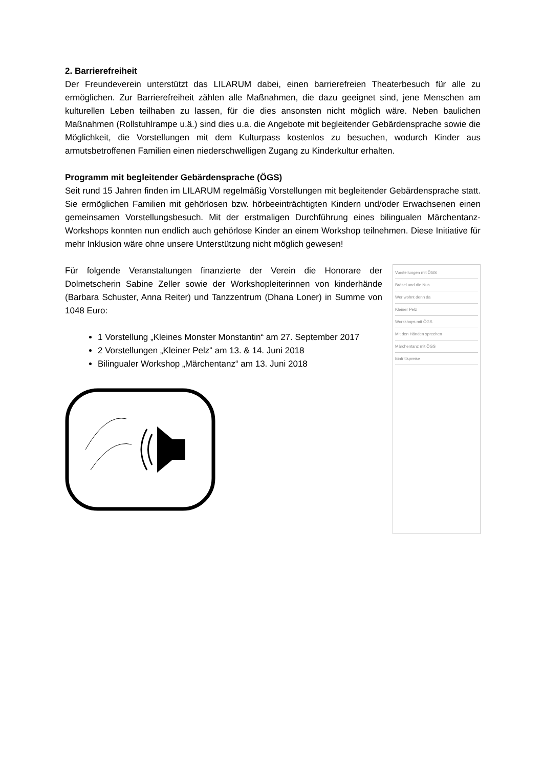2. Barrierefreiheit
Der Freundeverein unterstützt das LILARUM dabei, einen barrierefreien Theaterbesuch für alle zu ermöglichen. Zur Barrierefreiheit zählen alle Maßnahmen, die dazu geeignet sind, jene Menschen am kulturellen Leben teilhaben zu lassen, für die dies ansonsten nicht möglich wäre. Neben baulichen Maßnahmen (Rollstuhlrampe u.ä.) sind dies u.a. die Angebote mit begleitender Gebärdensprache sowie die Möglichkeit, die Vorstellungen mit dem Kulturpass kostenlos zu besuchen, wodurch Kinder aus armutsbetroffenen Familien einen niederschwelligen Zugang zu Kinderkultur erhalten.
Programm mit begleitender Gebärdensprache (ÖGS)
Seit rund 15 Jahren finden im LILARUM regelmäßig Vorstellungen mit begleitender Gebärdensprache statt. Sie ermöglichen Familien mit gehörlosen bzw. hörbeeinträchtigten Kindern und/oder Erwachsenen einen gemeinsamen Vorstellungsbesuch. Mit der erstmaligen Durchführung eines bilingualen Märchentanz-Workshops konnten nun endlich auch gehörlose Kinder an einem Workshop teilnehmen. Diese Initiative für mehr Inklusion wäre ohne unsere Unterstützung nicht möglich gewesen!
Für folgende Veranstaltungen finanzierte der Verein die Honorare der Dolmetscherin Sabine Zeller sowie der Workshopleiterinnen von kinderhände (Barbara Schuster, Anna Reiter) und Tanzzentrum (Dhana Loner) in Summe von 1048 Euro:
1 Vorstellung „Kleines Monster Monstantin“ am 27. September 2017
2 Vorstellungen „Kleiner Pelz“ am 13. & 14. Juni 2018
Bilingualer Workshop „Märchentanz“ am 13. Juni 2018
Vorstellungen mit ÖGS
Brösel und die Nus
Wer wohnt denn da
Kleiner Pelz
Workshops mit ÖGS
Mit den Händen sprechen
Märchentanz mit ÖGS
Eintrittspreise